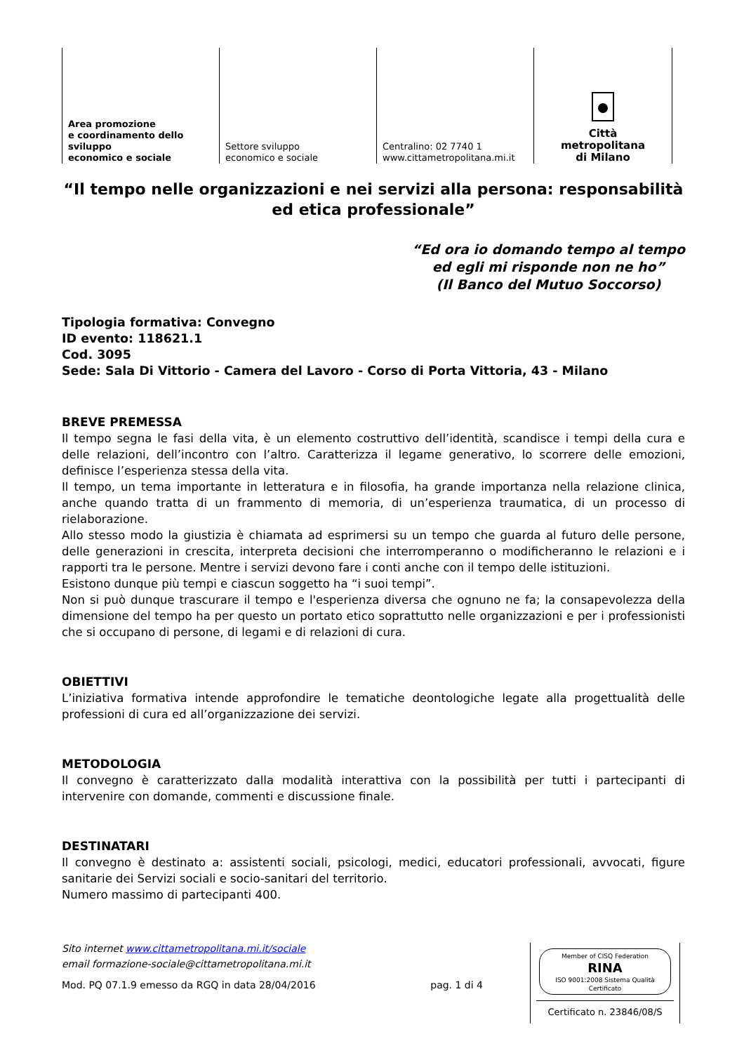Area promozione
e coordinamento dello sviluppo
economico e sociale
Settore sviluppo
economico e sociale
Centralino: 02 7740 1
www.cittametropolitana.mi.it
Città
metropolitana
di Milano
“Il tempo nelle organizzazioni e nei servizi alla persona: responsabilità ed etica professionale”
“Ed ora io domando tempo al tempo
ed egli mi risponde non ne ho”
(Il Banco del Mutuo Soccorso)
Tipologia formativa: Convegno
ID evento: 118621.1
Cod. 3095
Sede: Sala Di Vittorio - Camera del Lavoro - Corso di Porta Vittoria, 43 - Milano
BREVE PREMESSA
Il tempo segna le fasi della vita, è un elemento costruttivo dell’identità, scandisce i tempi della cura e delle relazioni, dell’incontro con l’altro. Caratterizza il legame generativo, lo scorrere delle emozioni, definisce l’esperienza stessa della vita.
Il tempo, un tema importante in letteratura e in filosofia, ha grande importanza nella relazione clinica, anche quando tratta di un frammento di memoria, di un’esperienza traumatica, di un processo di rielaborazione.
Allo stesso modo la giustizia è chiamata ad esprimersi su un tempo che guarda al futuro delle persone, delle generazioni in crescita, interpreta decisioni che interromperanno o modificheranno le relazioni e i rapporti tra le persone. Mentre i servizi devono fare i conti anche con il tempo delle istituzioni.
Esistono dunque più tempi e ciascun soggetto ha “i suoi tempi”.
Non si può dunque trascurare il tempo e l'esperienza diversa che ognuno ne fa; la consapevolezza della dimensione del tempo ha per questo un portato etico soprattutto nelle organizzazioni e per i professionisti che si occupano di persone, di legami e di relazioni di cura.
OBIETTIVI
L’iniziativa formativa intende approfondire le tematiche deontologiche legate alla progettualità delle professioni di cura ed all’organizzazione dei servizi.
METODOLOGIA
Il convegno è caratterizzato dalla modalità interattiva con la possibilità per tutti i partecipanti di intervenire con domande, commenti e discussione finale.
DESTINATARI
Il convegno è destinato a: assistenti sociali, psicologi, medici, educatori professionali, avvocati, figure sanitarie dei Servizi sociali e socio-sanitari del territorio.
Numero massimo di partecipanti 400.
Sito internet www.cittametropolitana.mi.it/sociale
email formazione-sociale@cittametropolitana.mi.it
Mod. PQ 07.1.9 emesso da RGQ in data 28/04/2016 pag. 1 di 4
Member of CISQ Federation
RINA
ISO 9001:2008 Sistema Qualità Certificato
Certificato n. 23846/08/S